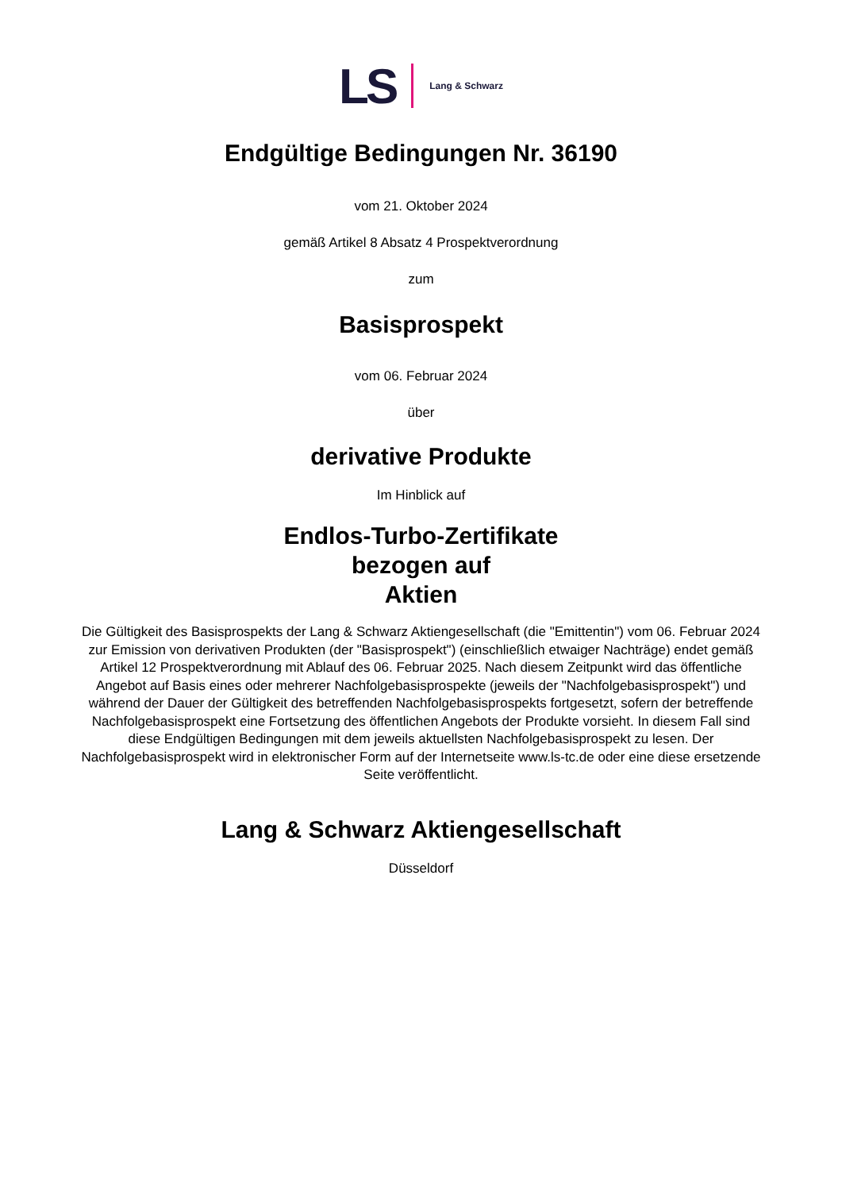LS Lang & Schwarz
Endgültige Bedingungen Nr. 36190
vom 21. Oktober 2024
gemäß Artikel 8 Absatz 4 Prospektverordnung
zum
Basisprospekt
vom 06. Februar 2024
über
derivative Produkte
Im Hinblick auf
Endlos-Turbo-Zertifikate
bezogen auf
Aktien
Die Gültigkeit des Basisprospekts der Lang & Schwarz Aktiengesellschaft (die "Emittentin") vom 06. Februar 2024 zur Emission von derivativen Produkten (der "Basisprospekt") (einschließlich etwaiger Nachträge) endet gemäß Artikel 12 Prospektverordnung mit Ablauf des 06. Februar 2025. Nach diesem Zeitpunkt wird das öffentliche Angebot auf Basis eines oder mehrerer Nachfolgebasisprospekte (jeweils der "Nachfolgebasisprospekt") und während der Dauer der Gültigkeit des betreffenden Nachfolgebasisprospekts fortgesetzt, sofern der betreffende Nachfolgebasisprospekt eine Fortsetzung des öffentlichen Angebots der Produkte vorsieht. In diesem Fall sind diese Endgültigen Bedingungen mit dem jeweils aktuellsten Nachfolgebasisprospekt zu lesen. Der Nachfolgebasisprospekt wird in elektronischer Form auf der Internetseite www.ls-tc.de oder eine diese ersetzende Seite veröffentlicht.
Lang & Schwarz Aktiengesellschaft
Düsseldorf